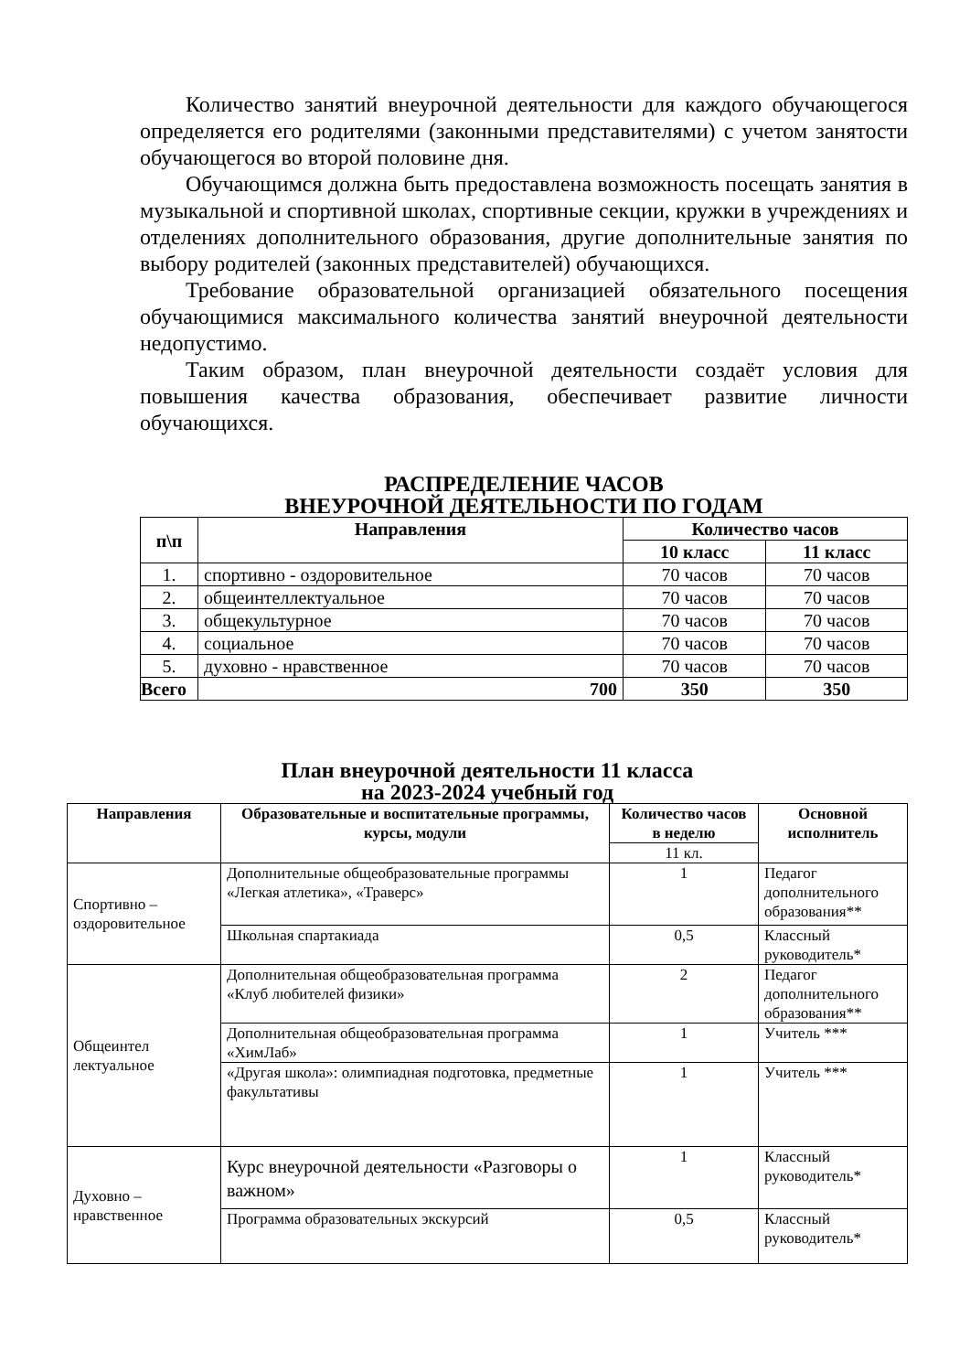Количество занятий внеурочной деятельности для каждого обучающегося определяется его родителями (законными представителями) с учетом занятости обучающегося во второй половине дня.
Обучающимся должна быть предоставлена возможность посещать занятия в музыкальной и спортивной школах, спортивные секции, кружки в учреждениях и отделениях дополнительного образования, другие дополнительные занятия по выбору родителей (законных представителей) обучающихся.
Требование образовательной организацией обязательного посещения обучающимися максимального количества занятий внеурочной деятельности недопустимо.
Таким образом, план внеурочной деятельности создаёт условия для повышения качества образования, обеспечивает развитие личности обучающихся.
РАСПРЕДЕЛЕНИЕ ЧАСОВ
ВНЕУРОЧНОЙ ДЕЯТЕЛЬНОСТИ ПО ГОДАМ
| п\п | Направления | Количество часов | |
| --- | --- | --- | --- |
| | | 10 класс | 11 класс |
| 1. | спортивно - оздоровительное | 70 часов | 70 часов |
| 2. | общеинтеллектуальное | 70 часов | 70 часов |
| 3. | общекультурное | 70 часов | 70 часов |
| 4. | социальное | 70 часов | 70 часов |
| 5. | духовно - нравственное | 70 часов | 70 часов |
| Всего | 700 | 350 | 350 |
План внеурочной деятельности 11 класса
на 2023-2024 учебный год
| Направления | Образовательные и воспитательные программы, курсы, модули | Количество часов в неделю | Основной исполнитель |
| --- | --- | --- | --- |
| | | 11 кл. | |
| Спортивно – оздоровительное | Дополнительные общеобразовательные программы «Легкая атлетика», «Траверс» | 1 | Педагог дополнительного образования** |
| | Школьная спартакиада | 0,5 | Классный руководитель* |
| Общеинтел лектуальное | Дополнительная общеобразовательная программа «Клуб любителей физики» | 2 | Педагог дополнительного образования** |
| | Дополнительная общеобразовательная программа «ХимЛаб» | 1 | Учитель *** |
| | «Другая школа»: олимпиадная подготовка, предметные факультативы | 1 | Учитель *** |
| Духовно – нравственное | Курс внеурочной деятельности «Разговоры о важном» | 1 | Классный руководитель* |
| | Программа образовательных экскурсий | 0,5 | Классный руководитель* |